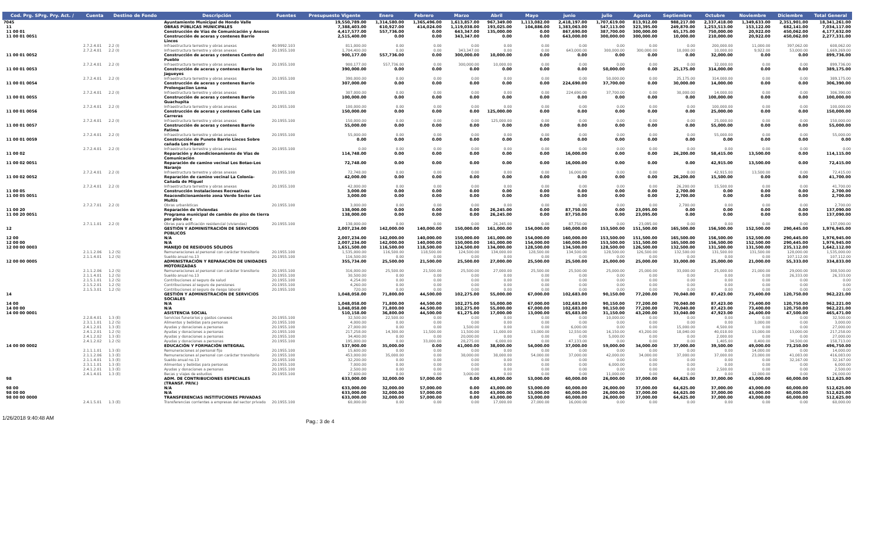| Cod. Prg. SPrg. Pry. Act. / | Cuenta | Destino de Fondo | Descripción | Fuentes | Presupuesto Vigente | Enero | Febrero | Marzo | Abril | Mayo | junio | julio | Agosto | Septiembre | Octubre | Noviembre | Diciembre | Total General |
| --- | --- | --- | --- | --- | --- | --- | --- | --- | --- | --- | --- | --- | --- | --- | --- | --- | --- | --- |
| 7045 | | | Ayuntamiento Municipal de Hondo Valle | | 19,550,789.00 | 1,314,580.00 | 1,365,496.00 | 1,613,857.00 | 967,349.00 | 1,113,082.00 | 2,418,197.00 | 1,707,619.00 | 813,912.00 | 988,217.00 | 2,337,418.00 | 1,349,633.00 | 2,351,901.00 | 18,341,261.00 |
| 11 | | | OBRAS PÚBLICAS MUNICIPALES | | 7,388,403.00 | 610,927.00 | 414,024.00 | 1,119,038.00 | 193,025.00 | 104,886.00 | 1,383,063.00 | 547,113.00 | 323,395.00 | 249,870.00 | 1,253,513.00 | 153,122.00 | 682,141.00 | 7,034,117.00 |
| 11 00 01 | | | Construcción de Vías de Comunicación y Anexos | | 4,417,577.00 | 557,736.00 | 0.00 | 643,347.00 | 135,000.00 | 0.00 | 867,690.00 | 387,700.00 | 300,000.00 | 65,175.00 | 750,000.00 | 20,922.00 | 450,062.00 | 4,177,632.00 |
| 11 00 01 0051 | | | Construcción de aceras y contenes Barrio Lincos | | 2,515,400.00 | 0.00 | 0.00 | 343,347.00 | 0.00 | 0.00 | 643,000.00 | 300,000.00 | 300,000.00 | 10,000.00 | 210,000.00 | 20,922.00 | 450,062.00 | 2,277,331.00 |
| | 2.7.2.4.01 | 2.2 (I) | Infraestructura terrestre y obras anexas | 40.9992.103 | 811,000.00 | 0.00 | 0.00 | 0.00 | 0.00 | 0.00 | 0.00 | 0.00 | 0.00 | 0.00 | 200,000.00 | 11,000.00 | 397,062.00 | 608,062.00 |
| | 2.7.2.4.01 | 2.2 (I) | Infraestructura terrestre y obras anexas | 20.1955.100 | 1,704,400.00 | 0.00 | 0.00 | 343,347.00 | 0.00 | 0.00 | 643,000.00 | 300,000.00 | 300,000.00 | 10,000.00 | 10,000.00 | 9,922.00 | 53,000.00 | 1,669,269.00 |
| 11 00 01 0052 | | | Construcción de aceras y contenes Centro del Pueblo | | 900,177.00 | 557,736.00 | 0.00 | 300,000.00 | 10,000.00 | 0.00 | 0.00 | 0.00 | 0.00 | 0.00 | 32,000.00 | 0.00 | 0.00 | 899,736.00 |
| | 2.7.2.4.01 | 2.2 (I) | Infraestructura terrestre y obras anexas | 20.1955.100 | 900,177.00 | 557,736.00 | 0.00 | 300,000.00 | 10,000.00 | 0.00 | 0.00 | 0.00 | 0.00 | 0.00 | 32,000.00 | 0.00 | 0.00 | 899,736.00 |
| 11 00 01 0053 | | | Construcción de aceras y contenes Barrio los Jagueyes | | 390,000.00 | 0.00 | 0.00 | 0.00 | 0.00 | 0.00 | 0.00 | 50,000.00 | 0.00 | 25,175.00 | 314,000.00 | 0.00 | 0.00 | 389,175.00 |
| | 2.7.2.4.01 | 2.2 (I) | Infraestructura terrestre y obras anexas | 20.1955.100 | 390,000.00 | 0.00 | 0.00 | 0.00 | 0.00 | 0.00 | 0.00 | 50,000.00 | 0.00 | 25,175.00 | 314,000.00 | 0.00 | 0.00 | 389,175.00 |
| 11 00 01 0054 | | | Construcción de aceras y contenes Barrio Prolongaciion Loma | | 307,000.00 | 0.00 | 0.00 | 0.00 | 0.00 | 0.00 | 224,690.00 | 37,700.00 | 0.00 | 30,000.00 | 14,000.00 | 0.00 | 0.00 | 306,390.00 |
| | 2.7.2.4.01 | 2.2 (I) | Infraestructura terrestre y obras anexas | 20.1955.100 | 307,000.00 | 0.00 | 0.00 | 0.00 | 0.00 | 0.00 | 224,690.00 | 37,700.00 | 0.00 | 30,000.00 | 14,000.00 | 0.00 | 0.00 | 306,390.00 |
| 11 00 01 0055 | | | Construcción de aceras y contenes Barrio Guachupita | | 100,000.00 | 0.00 | 0.00 | 0.00 | 0.00 | 0.00 | 0.00 | 0.00 | 0.00 | 0.00 | 100,000.00 | 0.00 | 0.00 | 100,000.00 |
| | 2.7.2.4.01 | 2.2 (I) | Infraestructura terrestre y obras anexas | 20.1955.100 | 100,000.00 | 0.00 | 0.00 | 0.00 | 0.00 | 0.00 | 0.00 | 0.00 | 0.00 | 0.00 | 100,000.00 | 0.00 | 0.00 | 100,000.00 |
| 11 00 01 0056 | | | Construcción de aceras y contenes Calle Las Carreras | | 150,000.00 | 0.00 | 0.00 | 0.00 | 125,000.00 | 0.00 | 0.00 | 0.00 | 0.00 | 0.00 | 25,000.00 | 0.00 | 0.00 | 150,000.00 |
| | 2.7.2.4.01 | 2.2 (I) | Infraestructura terrestre y obras anexas | 20.1955.100 | 150,000.00 | 0.00 | 0.00 | 0.00 | 125,000.00 | 0.00 | 0.00 | 0.00 | 0.00 | 0.00 | 25,000.00 | 0.00 | 0.00 | 150,000.00 |
| 11 00 01 0057 | | | Construcción de aceras y contenes Barrio Fatima | | 55,000.00 | 0.00 | 0.00 | 0.00 | 0.00 | 0.00 | 0.00 | 0.00 | 0.00 | 0.00 | 55,000.00 | 0.00 | 0.00 | 55,000.00 |
| | 2.7.2.4.01 | 2.2 (I) | Infraestructura terrestre y obras anexas | 20.1955.100 | 55,000.00 | 0.00 | 0.00 | 0.00 | 0.00 | 0.00 | 0.00 | 0.00 | 0.00 | 0.00 | 55,000.00 | 0.00 | 0.00 | 55,000.00 |
| 11 00 01 0059 | | | Construcción de Punete Barrio Lincos Sobre cañada Los Maestr | | 0.00 | 0.00 | 0.00 | 0.00 | 0.00 | 0.00 | 0.00 | 0.00 | 0.00 | 0.00 | 0.00 | 0.00 | 0.00 | 0.00 |
| | 2.7.2.4.01 | 2.2 (I) | Infraestructura terrestre y obras anexas | 20.1955.100 | 0.00 | 0.00 | 0.00 | 0.00 | 0.00 | 0.00 | 0.00 | 0.00 | 0.00 | 0.00 | 0.00 | 0.00 | 0.00 | 0.00 |
| 11 00 02 | | | Reparación y Acondicionamiento de Vias de Comunicación | | 114,748.00 | 0.00 | 0.00 | 0.00 | 0.00 | 0.00 | 16,000.00 | 0.00 | 0.00 | 26,200.00 | 58,415.00 | 13,500.00 | 0.00 | 114,115.00 |
| 11 00 02 0051 | | | Reparación de camino vecinal Los Botao-Los Naranjo | | 72,748.00 | 0.00 | 0.00 | 0.00 | 0.00 | 0.00 | 16,000.00 | 0.00 | 0.00 | 0.00 | 42,915.00 | 13,500.00 | 0.00 | 72,415.00 |
| | 2.7.2.4.01 | 2.2 (I) | Infraestructura terrestre y obras anexas | 20.1955.100 | 72,748.00 | 0.00 | 0.00 | 0.00 | 0.00 | 0.00 | 16,000.00 | 0.00 | 0.00 | 0.00 | 42,915.00 | 13,500.00 | 0.00 | 72,415.00 |
| 11 00 02 0052 | | | Reparación de camino vecinal La Colonia-Cañada de Miguel | | 42,000.00 | 0.00 | 0.00 | 0.00 | 0.00 | 0.00 | 0.00 | 0.00 | 0.00 | 26,200.00 | 15,500.00 | 0.00 | 0.00 | 41,700.00 |
| | 2.7.2.4.01 | 2.2 (I) | Infraestructura terrestre y obras anexas | 20.1955.100 | 42,000.00 | 0.00 | 0.00 | 0.00 | 0.00 | 0.00 | 0.00 | 0.00 | 0.00 | 26,200.00 | 15,500.00 | 0.00 | 0.00 | 41,700.00 |
| 11 00 05 | | | Construcción Instalaciones Recreativas | | 3,000.00 | 0.00 | 0.00 | 0.00 | 0.00 | 0.00 | 0.00 | 0.00 | 0.00 | 2,700.00 | 0.00 | 0.00 | 0.00 | 2,700.00 |
| 11 00 05 0051 | | | Reacondicionamiento zona Verde Sector Los Multis | | 3,000.00 | 0.00 | 0.00 | 0.00 | 0.00 | 0.00 | 0.00 | 0.00 | 0.00 | 2,700.00 | 0.00 | 0.00 | 0.00 | 2,700.00 |
| | 2.7.2.7.01 | 2.2 (I) | Obras urbanísticas | 20.1955.100 | 3,000.00 | 0.00 | 0.00 | 0.00 | 0.00 | 0.00 | 0.00 | 0.00 | 0.00 | 2,700.00 | 0.00 | 0.00 | 0.00 | 2,700.00 |
| 11 00 20 | | | Reparación de Viviendas | | 138,000.00 | 0.00 | 0.00 | 0.00 | 26,245.00 | 0.00 | 87,750.00 | 0.00 | 23,095.00 | 0.00 | 0.00 | 0.00 | 0.00 | 137,090.00 |
| 11 00 20 0051 | | | Programa municipal de cambio de piso de tierra por piso de c | | 138,000.00 | 0.00 | 0.00 | 0.00 | 26,245.00 | 0.00 | 87,750.00 | 0.00 | 23,095.00 | 0.00 | 0.00 | 0.00 | 0.00 | 137,090.00 |
| | 2.7.1.1.01 | 2.2 (I) | Obras para edificación residencial (viviendas) | 20.1955.100 | 138,000.00 | 0.00 | 0.00 | 0.00 | 26,245.00 | 0.00 | 87,750.00 | 0.00 | 23,095.00 | 0.00 | 0.00 | 0.00 | 0.00 | 137,090.00 |
| 12 | | | GESTIÓN Y ADMINISTRACIÓN DE SERVICIOS PÚBLICOS | | 2,007,234.00 | 142,000.00 | 140,000.00 | 150,000.00 | 161,000.00 | 154,000.00 | 160,000.00 | 153,500.00 | 151,500.00 | 165,500.00 | 156,500.00 | 152,500.00 | 290,445.00 | 1,976,945.00 |
| 12 00 | | | N/A | | 2,007,234.00 | 142,000.00 | 140,000.00 | 150,000.00 | 161,000.00 | 154,000.00 | 160,000.00 | 153,500.00 | 151,500.00 | 165,500.00 | 156,500.00 | 152,500.00 | 290,445.00 | 1,976,945.00 |
| 12 00 00 | | | N/A | | 2,007,234.00 | 142,000.00 | 140,000.00 | 150,000.00 | 161,000.00 | 154,000.00 | 160,000.00 | 153,500.00 | 151,500.00 | 165,500.00 | 156,500.00 | 152,500.00 | 290,445.00 | 1,976,945.00 |
| 12 00 00 0003 | | | MANEJO DE RESIDUOS SÓLIDOS | | 1,651,500.00 | 116,500.00 | 118,500.00 | 124,500.00 | 134,000.00 | 128,500.00 | 134,500.00 | 128,500.00 | 126,500.00 | 132,500.00 | 131,500.00 | 131,500.00 | 235,112.00 | 1,642,112.00 |
| | 2.1.1.2.06 | 1.2 (S) | Remuneraciones al personal con carácter transitorio | 20.1955.100 | 1,535,000.00 | 116,500.00 | 118,500.00 | 124,500.00 | 134,000.00 | 128,500.00 | 134,500.00 | 128,500.00 | 126,500.00 | 132,500.00 | 131,500.00 | 131,500.00 | 128,000.00 | 1,535,000.00 |
| | 2.1.1.4.01 | 1.2 (S) | Sueldo anual no.13 | 20.1955.100 | 116,500.00 | 0.00 | 0.00 | 0.00 | 0.00 | 0.00 | 0.00 | 0.00 | 0.00 | 0.00 | 0.00 | 0.00 | 107,112.00 | 107,112.00 |
| 12 00 00 0005 | | | ADMINISTRACIÓN Y REPARACIÓN DE UNIDADES MOTORIZADAS | | 355,734.00 | 25,500.00 | 21,500.00 | 25,500.00 | 27,000.00 | 25,500.00 | 25,500.00 | 25,000.00 | 25,000.00 | 33,000.00 | 25,000.00 | 21,000.00 | 55,333.00 | 334,833.00 |
| | 2.1.1.2.06 | 1.2 (S) | Remuneraciones al personal con carácter transitorio | 20.1955.100 | 316,000.00 | 25,500.00 | 21,500.00 | 25,500.00 | 27,000.00 | 25,500.00 | 25,500.00 | 25,000.00 | 25,000.00 | 33,000.00 | 25,000.00 | 21,000.00 | 29,000.00 | 308,500.00 |
| | 2.1.1.4.01 | 1.2 (S) | Sueldo anual no.13 | 20.1955.100 | 30,500.00 | 0.00 | 0.00 | 0.00 | 0.00 | 0.00 | 0.00 | 0.00 | 0.00 | 0.00 | 0.00 | 0.00 | 26,333.00 | 26,333.00 |
| | 2.1.5.1.01 | 1.2 (S) | Contribuciones al seguro de salud | 20.1955.100 | 4,254.00 | 0.00 | 0.00 | 0.00 | 0.00 | 0.00 | 0.00 | 0.00 | 0.00 | 0.00 | 0.00 | 0.00 | 0.00 | 0.00 |
| | 2.1.5.2.01 | 1.2 (S) | Contribuciones al seguro de pensiones | 20.1955.100 | 4,260.00 | 0.00 | 0.00 | 0.00 | 0.00 | 0.00 | 0.00 | 0.00 | 0.00 | 0.00 | 0.00 | 0.00 | 0.00 | 0.00 |
| | 2.1.5.3.01 | 1.2 (S) | Contribuciones al seguro de riesgo laboral | 20.1955.100 | 720.00 | 0.00 | 0.00 | 0.00 | 0.00 | 0.00 | 0.00 | 0.00 | 0.00 | 0.00 | 0.00 | 0.00 | 0.00 | 0.00 |
| 14 | | | GESTIÓN Y ADMINISTRACIÓN DE SERVICIOS SOCIALES | | 1,048,058.00 | 71,800.00 | 44,500.00 | 102,275.00 | 55,000.00 | 67,000.00 | 102,683.00 | 90,150.00 | 77,200.00 | 70,040.00 | 87,423.00 | 73,400.00 | 120,750.00 | 962,221.00 |
| 14 00 | | | N/A | | 1,048,058.00 | 71,800.00 | 44,500.00 | 102,275.00 | 55,000.00 | 67,000.00 | 102,683.00 | 90,150.00 | 77,200.00 | 70,040.00 | 87,423.00 | 73,400.00 | 120,750.00 | 962,221.00 |
| 14 00 00 | | | N/A | | 1,048,058.00 | 71,800.00 | 44,500.00 | 102,275.00 | 55,000.00 | 67,000.00 | 102,683.00 | 90,150.00 | 77,200.00 | 70,040.00 | 87,423.00 | 73,400.00 | 120,750.00 | 962,221.00 |
| 14 00 00 0001 | | | ASISTENCIA SOCIAL | | 510,158.00 | 36,800.00 | 44,500.00 | 61,275.00 | 17,000.00 | 13,000.00 | 65,683.00 | 31,150.00 | 43,200.00 | 33,040.00 | 47,923.00 | 24,400.00 | 47,500.00 | 465,471.00 |
| | 2.2.8.4.01 | 1.3 (E) | Servicios funerarios y gastos conexos | 20.1955.100 | 32,500.00 | 22,500.00 | 0.00 | 0.00 | 0.00 | 0.00 | 0.00 | 10,000.00 | 0.00 | 0.00 | 0.00 | 0.00 | 0.00 | 32,500.00 |
| | 2.3.1.1.01 | 1.2 (S) | Alimentos y bebidas para personas | 20.1955.100 | 4,000.00 | 0.00 | 0.00 | 0.00 | 0.00 | 0.00 | 0.00 | 0.00 | 0.00 | 0.00 | 0.00 | 3,000.00 | 0.00 | 3,000.00 |
| | 2.4.1.2.01 | 1.3 (E) | Ayudas y donaciones a personas | 20.1955.100 | 27,000.00 | 0.00 | 0.00 | 1,500.00 | 0.00 | 0.00 | 6,000.00 | 0.00 | 0.00 | 15,000.00 | 4,500.00 | 0.00 | 0.00 | 27,000.00 |
| | 2.4.1.2.01 | 1.2 (S) | Ayudas y donaciones a personas | 20.1955.100 | 217,258.00 | 14,300.00 | 11,500.00 | 11,500.00 | 11,000.00 | 13,000.00 | 12,550.00 | 16,150.00 | 43,200.00 | 18,040.00 | 40,018.00 | 13,000.00 | 13,000.00 | 217,258.00 |
| | 2.4.1.2.02 | 1.3 (E) | Ayudas y donaciones a personas | 20.1955.100 | 34,400.00 | 0.00 | 0.00 | 20,000.00 | 0.00 | 0.00 | 0.00 | 5,000.00 | 0.00 | 0.00 | 2,000.00 | 0.00 | 0.00 | 27,000.00 |
| | 2.4.1.2.02 | 1.2 (S) | Ayudas y donaciones a personas | 20.1955.100 | 195,000.00 | 0.00 | 33,000.00 | 28,275.00 | 6,000.00 | 0.00 | 47,133.00 | 0.00 | 0.00 | 0.00 | 1,405.00 | 8,400.00 | 34,500.00 | 158,713.00 |
| 14 00 00 0002 | | | EDUCACIÓN Y FORMACIÓN INTEGRAL | | 537,900.00 | 35,000.00 | 0.00 | 41,000.00 | 38,000.00 | 54,000.00 | 37,000.00 | 59,000.00 | 34,000.00 | 37,000.00 | 39,500.00 | 49,000.00 | 73,250.00 | 496,750.00 |
| | 2.1.1.1.01 | 1.3 (E) | Remuneraciones al personal fijo | 20.1955.100 | 15,600.00 | 0.00 | 0.00 | 0.00 | 0.00 | 0.00 | 0.00 | 0.00 | 0.00 | 0.00 | 0.00 | 14,000.00 | 0.00 | 14,000.00 |
| | 2.1.1.2.06 | 1.3 (E) | Remuneraciones al personal con carácter transitorio | 20.1955.100 | 453,000.00 | 35,000.00 | 0.00 | 38,000.00 | 38,000.00 | 54,000.00 | 37,000.00 | 42,000.00 | 34,000.00 | 37,000.00 | 37,000.00 | 23,000.00 | 41,083.00 | 416,083.00 |
| | 2.1.1.4.01 | 1.3 (E) | Sueldo anual no.13 | 20.1955.100 | 32,200.00 | 0.00 | 0.00 | 0.00 | 0.00 | 0.00 | 0.00 | 0.00 | 0.00 | 0.00 | 0.00 | 0.00 | 32,167.00 | 32,167.00 |
| | 2.3.1.1.01 | 1.3 (E) | Alimentos y bebidas para personas | 20.1955.100 | 7,000.00 | 0.00 | 0.00 | 0.00 | 0.00 | 0.00 | 0.00 | 6,000.00 | 0.00 | 0.00 | 0.00 | 0.00 | 0.00 | 6,000.00 |
| | 2.4.1.2.01 | 1.3 (E) | Ayudas y donaciones a personas | 20.1955.100 | 2,500.00 | 0.00 | 0.00 | 0.00 | 0.00 | 0.00 | 0.00 | 0.00 | 0.00 | 0.00 | 2,500.00 | 0.00 | 0.00 | 2,500.00 |
| | 2.4.1.4.01 | 1.3 (E) | Becas y viajes de estudios | 20.1955.100 | 27,600.00 | 0.00 | 0.00 | 3,000.00 | 0.00 | 0.00 | 0.00 | 11,000.00 | 0.00 | 0.00 | 0.00 | 12,000.00 | 0.00 | 26,000.00 |
| 98 | | | ADM. DE CONTRIBUCIONES ESPECIALES (TRANSF. PRIV.) | | 633,000.00 | 32,000.00 | 57,000.00 | 0.00 | 43,000.00 | 53,000.00 | 60,000.00 | 26,000.00 | 37,000.00 | 64,625.00 | 37,000.00 | 43,000.00 | 60,000.00 | 512,625.00 |
| 98 00 | | | N/A | | 633,000.00 | 32,000.00 | 57,000.00 | 0.00 | 43,000.00 | 53,000.00 | 60,000.00 | 26,000.00 | 37,000.00 | 64,625.00 | 37,000.00 | 43,000.00 | 60,000.00 | 512,625.00 |
| 98 00 00 | | | N/A | | 633,000.00 | 32,000.00 | 57,000.00 | 0.00 | 43,000.00 | 53,000.00 | 60,000.00 | 26,000.00 | 37,000.00 | 64,625.00 | 37,000.00 | 43,000.00 | 60,000.00 | 512,625.00 |
| 98 00 00 0000 | | | TRANSFERENCIAS INSTITUCIONES PRIVADAS | | 633,000.00 | 32,000.00 | 57,000.00 | 0.00 | 43,000.00 | 53,000.00 | 60,000.00 | 26,000.00 | 37,000.00 | 64,625.00 | 37,000.00 | 43,000.00 | 60,000.00 | 512,625.00 |
| | 2.4.1.5.01 | 1.3 (E) | Transferencias corrientes a empresas del sector privado | 20.1955.100 | 60,000.00 | 0.00 | 0.00 | 0.00 | 17,000.00 | 27,000.00 | 16,000.00 | 0.00 | 0.00 | 0.00 | 0.00 | 0.00 | 0.00 | 60,000.00 |
1/26/2018 9:40:48 AM
Pag.: 3 de 4